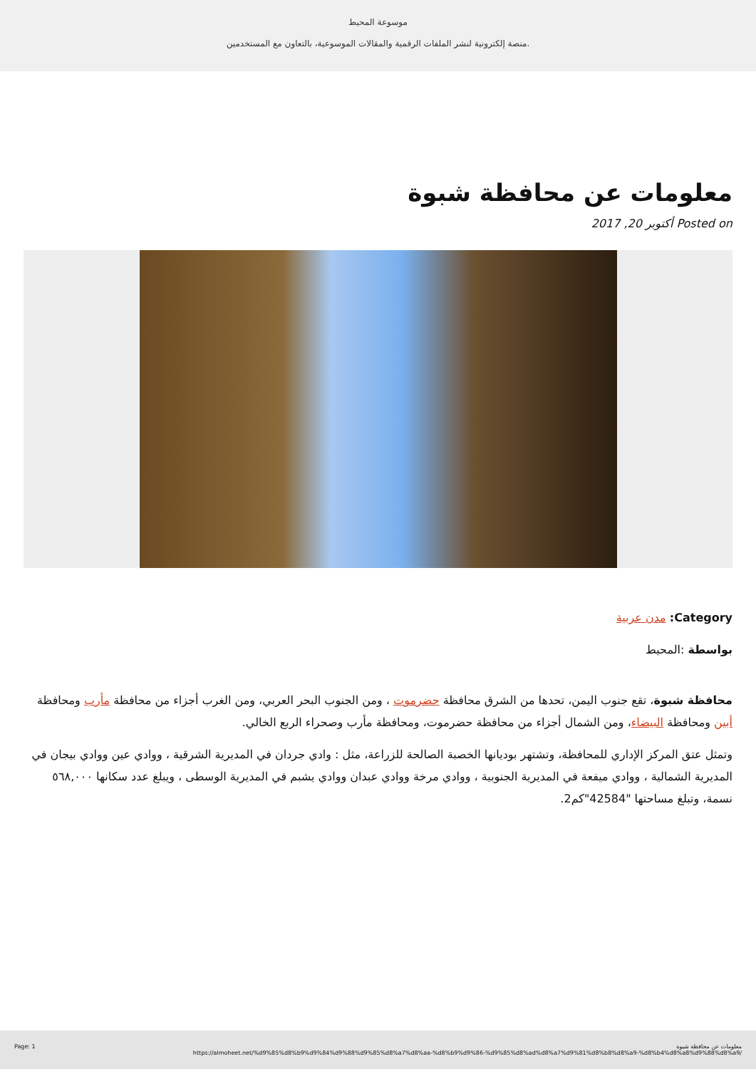موسوعة المحيط
منصة إلكترونية لنشر الملفات الرقمية والمقالات الموسوعية، بالتعاون مع المستخدمين.
معلومات عن محافظة شبوة
Posted on أكتوبر 20, 2017
Category: مدن عربية
بواسطة :المحيط
محافظة شبوة، تقع جنوب اليمن، تحدها من الشرق محافظة حضرموت ، ومن الجنوب البحر العربي، ومن الغرب أجزاء من محافظة مأرب ومحافظة أبين ومحافظة البيضاء، ومن الشمال أجزاء من محافظة حضرموت، ومحافظة مأرب وصحراء الربع الخالي.
وتمثل عتق المركز الإداري للمحافظة، وتشتهر بوديانها الخصبة الصالحة للزراعة، مثل : وادي جردان في المديرية الشرقية ، ووادي عين ووادي بيجان في المديرية الشمالية ، ووادي ميفعة في المديرية الجنوبية ، ووادي مرخة ووادي عبدان ووادي يشبم في المديرية الوسطى ، ويبلغ عدد سكانها ٥٦٨,٠٠٠ نسمة، وتبلغ مساحتها "42584"كم2.
Page: 1 معلومات عن محافظة شبوة
https://almoheet.net/%d9%85%d8%b9%d9%84%d9%88%d9%85%d8%a7%d8%aa-%d8%b9%d9%86-%d9%85%d8%ad%d8%a7%d9%81%d8%b8%d8%a9-%d8%b4%d8%a8%d9%88%d8%a9/